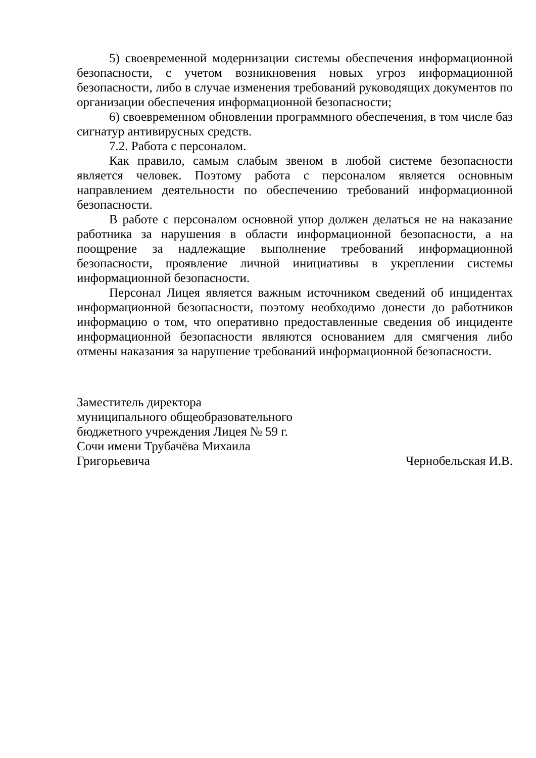5) своевременной модернизации системы обеспечения информационной безопасности, с учетом возникновения новых угроз информационной безопасности, либо в случае изменения требований руководящих документов по организации обеспечения информационной безопасности;
6) своевременном обновлении программного обеспечения, в том числе баз сигнатур антивирусных средств.
7.2. Работа с персоналом.
Как правило, самым слабым звеном в любой системе безопасности является человек. Поэтому работа с персоналом является основным направлением деятельности по обеспечению требований информационной безопасности.
В работе с персоналом основной упор должен делаться не на наказание работника за нарушения в области информационной безопасности, а на поощрение за надлежащие выполнение требований информационной безопасности, проявление личной инициативы в укреплении системы информационной безопасности.
Персонал Лицея является важным источником сведений об инцидентах информационной безопасности, поэтому необходимо донести до работников информацию о том, что оперативно предоставленные сведения об инциденте информационной безопасности являются основанием для смягчения либо отмены наказания за нарушение требований информационной безопасности.
Заместитель директора
муниципального общеобразовательного
бюджетного учреждения Лицея № 59 г.
Сочи имени Трубачёва Михаила
Григорьевича
Чернобельская И.В.